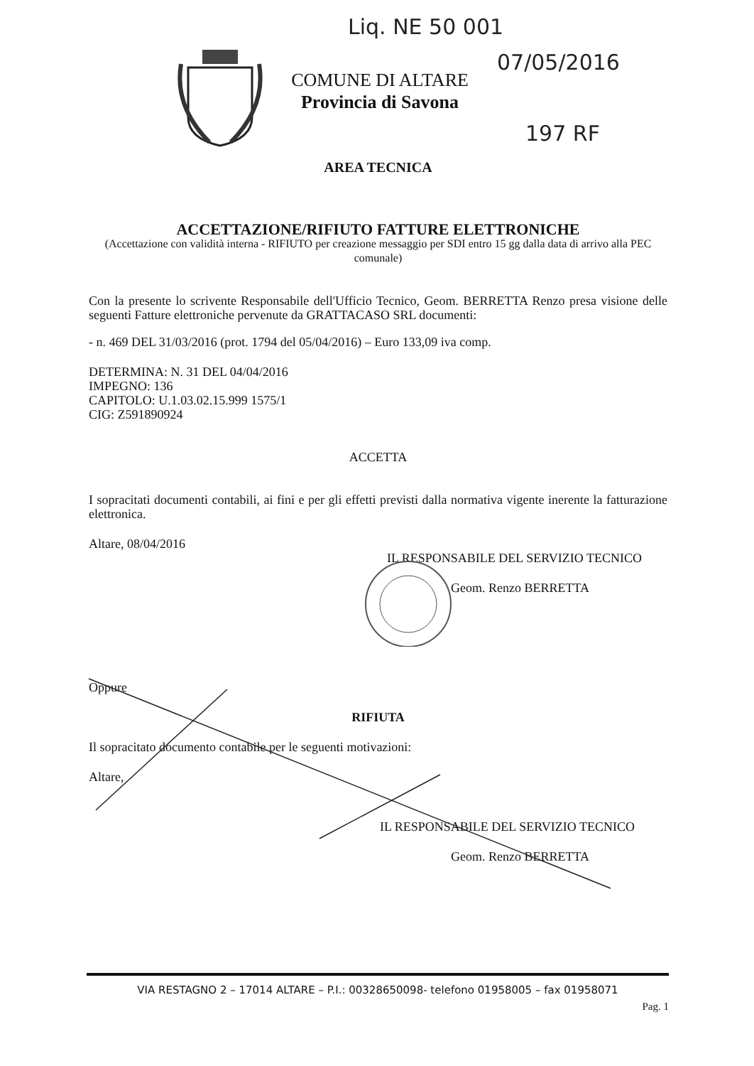Liq. NE 50 001
07/05/2016
197 RF
COMUNE DI ALTARE
Provincia di Savona
AREA TECNICA
ACCETTAZIONE/RIFIUTO FATTURE ELETTRONICHE
(Accettazione con validità interna - RIFIUTO per creazione messaggio per SDI entro 15 gg dalla data di arrivo alla PEC comunale)
Con la presente lo scrivente Responsabile dell'Ufficio Tecnico, Geom. BERRETTA Renzo presa visione delle seguenti Fatture elettroniche pervenute da GRATTACASO SRL documenti:
- n. 469 DEL 31/03/2016 (prot. 1794 del 05/04/2016) – Euro 133,09 iva comp.
DETERMINA: N. 31 DEL 04/04/2016
IMPEGNO: 136
CAPITOLO: U.1.03.02.15.999 1575/1
CIG: Z591890924
ACCETTA
I sopracitati documenti contabili, ai fini e per gli effetti previsti dalla normativa vigente inerente la fatturazione elettronica.
Altare, 08/04/2016
IL RESPONSABILE DEL SERVIZIO TECNICO
Geom. Renzo BERRETTA
Oppure
RIFIUTA
Il sopracitato documento contabile per le seguenti motivazioni:
Altare,
IL RESPONSABILE DEL SERVIZIO TECNICO
Geom. Renzo BERRETTA
VIA RESTAGNO 2 – 17014 ALTARE – P.I.: 00328650098- telefono 01958005 – fax 01958071
Pag. 1